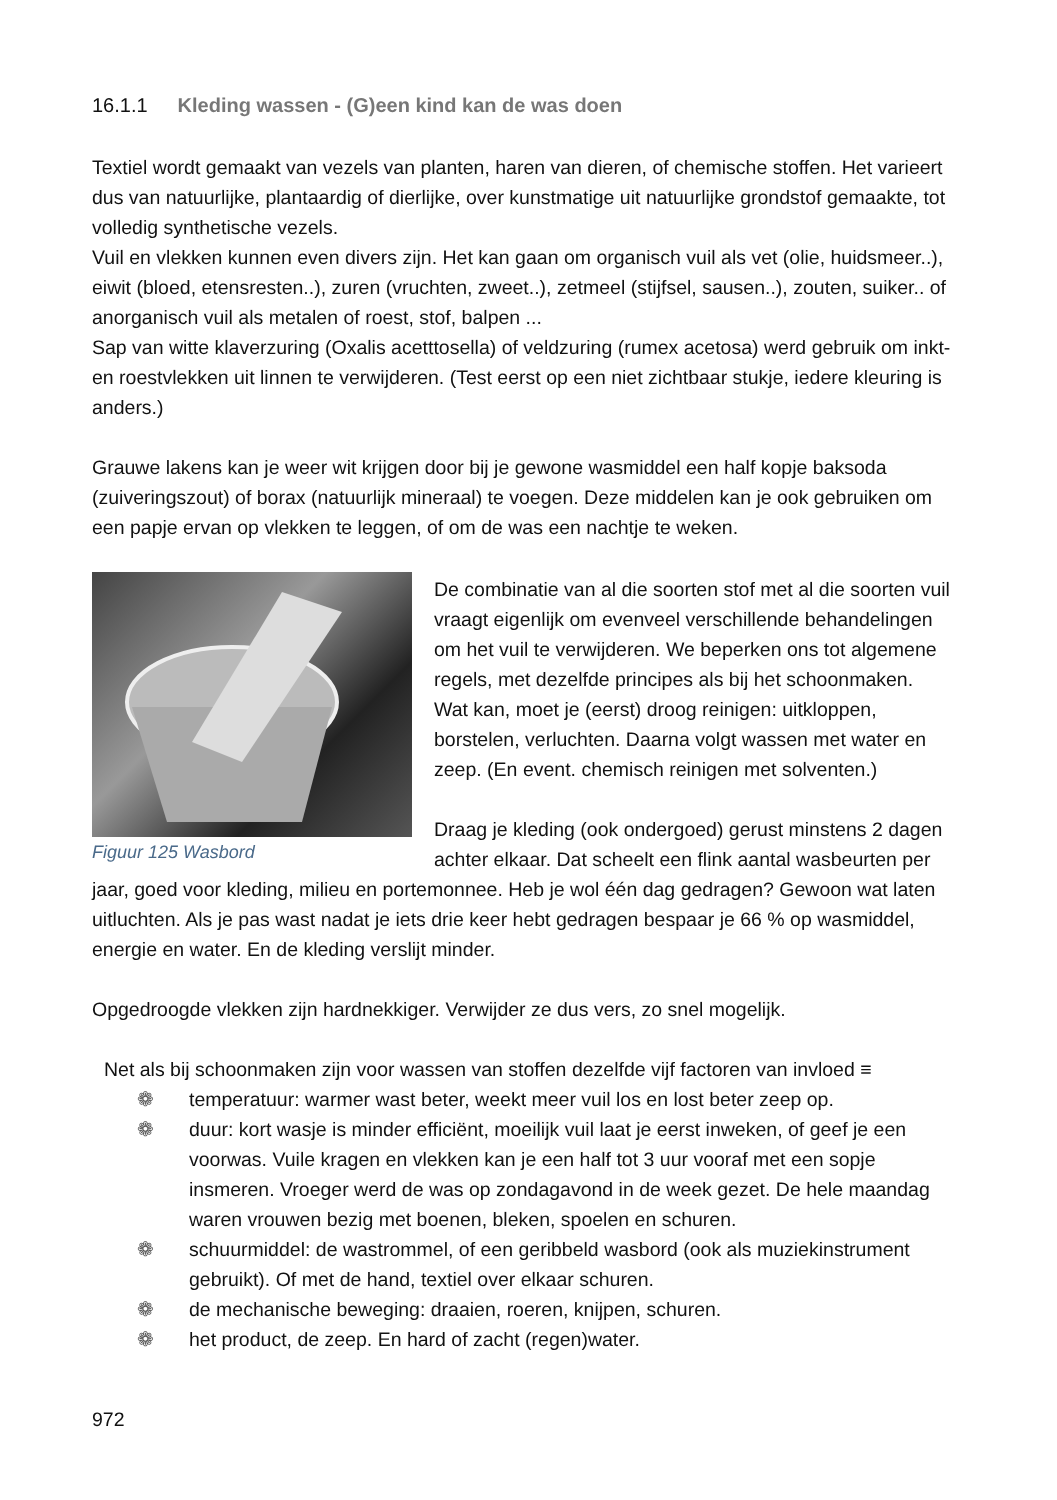16.1.1 Kleding wassen - (G)een kind kan de was doen
Textiel wordt gemaakt van vezels van planten, haren van dieren, of chemische stoffen. Het varieert dus van natuurlijke, plantaardig of dierlijke, over kunstmatige uit natuurlijke grondstof gemaakte, tot volledig synthetische vezels.
Vuil en vlekken kunnen even divers zijn. Het kan gaan om organisch vuil als vet (olie, huidsmeer..), eiwit (bloed, etensresten..), zuren (vruchten, zweet..), zetmeel (stijfsel, sausen..), zouten, suiker.. of anorganisch vuil als metalen of roest, stof, balpen ...
Sap van witte klaverzuring (Oxalis acetttosella) of veldzuring (rumex acetosa) werd gebruik om inkt- en roestvlekken uit linnen te verwijderen. (Test eerst op een niet zichtbaar stukje, iedere kleuring is anders.)
Grauwe lakens kan je weer wit krijgen door bij je gewone wasmiddel een half kopje baksoda (zuiveringszout) of borax (natuurlijk mineraal) te voegen. Deze middelen kan je ook gebruiken om een papje ervan op vlekken te leggen, of om de was een nachtje te weken.
Figuur 125 Wasbord
De combinatie van al die soorten stof met al die soorten vuil vraagt eigenlijk om evenveel verschillende behandelingen om het vuil te verwijderen. We beperken ons tot algemene regels, met dezelfde principes als bij het schoonmaken.
Wat kan, moet je (eerst) droog reinigen: uitkloppen, borstelen, verluchten. Daarna volgt wassen met water en zeep. (En event. chemisch reinigen met solventen.)
Draag je kleding (ook ondergoed) gerust minstens 2 dagen achter elkaar. Dat scheelt een flink aantal wasbeurten per jaar, goed voor kleding, milieu en portemonnee. Heb je wol één dag gedragen? Gewoon wat laten uitluchten. Als je pas wast nadat je iets drie keer hebt gedragen bespaar je 66 % op wasmiddel, energie en water. En de kleding verslijt minder.
Opgedroogde vlekken zijn hardnekkiger. Verwijder ze dus vers, zo snel mogelijk.
Net als bij schoonmaken zijn voor wassen van stoffen dezelfde vijf factoren van invloed ≡
❁ temperatuur: warmer wast beter, weekt meer vuil los en lost beter zeep op.
❁ duur: kort wasje is minder efficiënt, moeilijk vuil laat je eerst inweken, of geef je een voorwas. Vuile kragen en vlekken kan je een half tot 3 uur vooraf met een sopje insmeren. Vroeger werd de was op zondagavond in de week gezet. De hele maandag waren vrouwen bezig met boenen, bleken, spoelen en schuren.
❁ schuurmiddel: de wastrommel, of een geribbeld wasbord (ook als muziekinstrument gebruikt). Of met de hand, textiel over elkaar schuren.
❁ de mechanische beweging: draaien, roeren, knijpen, schuren.
❁ het product, de zeep. En hard of zacht (regen)water.
972